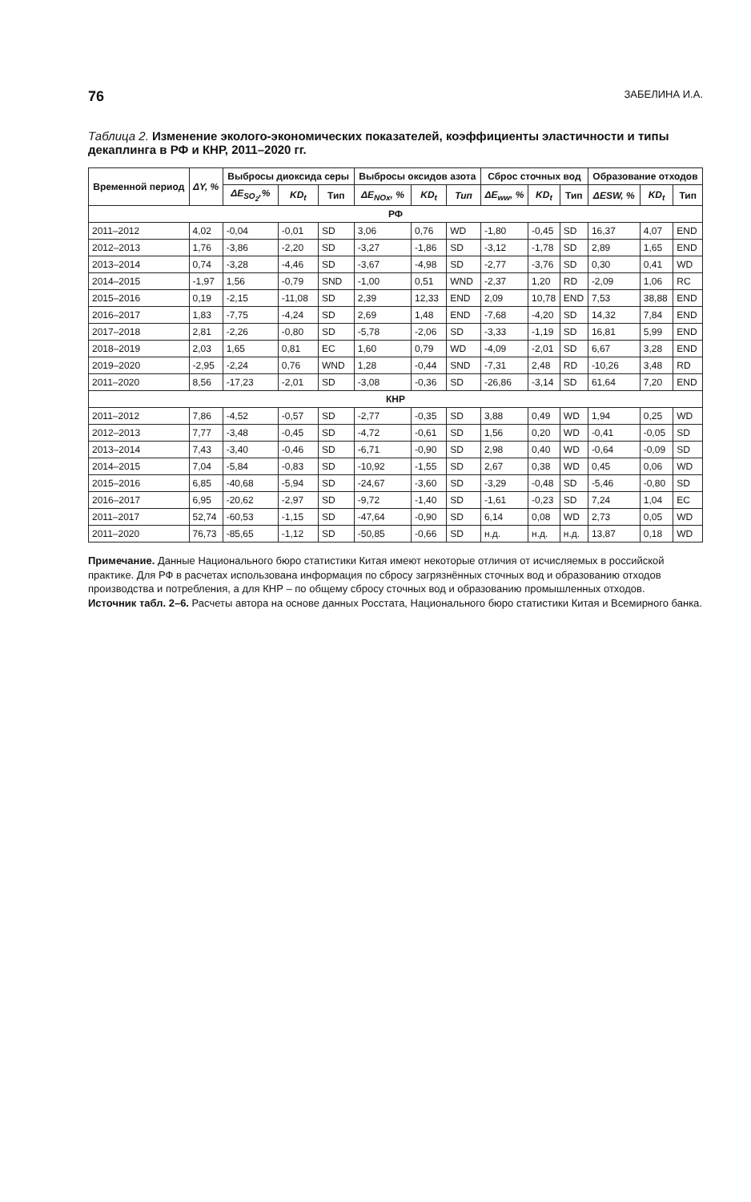76 ЗАБЕЛИНА И.А.
Таблица 2. Изменение эколого-экономических показателей, коэффициенты эластичности и типы декаплинга в РФ и КНР, 2011–2020 гг.
| Временной период | ΔY, % | Выбросы диоксида серы | | | Выбросы оксидов азота | | | Сброс сточных вод | | | Образование отходов | | |
| --- | --- | --- | --- | --- | --- | --- | --- | --- | --- | --- | --- | --- | --- |
| | | ΔE<sub>SO<sub>2</sub></sub>,% | KD<sub>t</sub> | Тип | ΔE<sub>NOx</sub>, % | KD<sub>t</sub> | Тип | ΔE<sub>ww</sub>, % | KD<sub>t</sub> | Тип | ΔESW, % | KD<sub>t</sub> | Тип |
| РФ | | | | | | | | | | | | | |
| 2011–2012 | 4,02 | -0,04 | -0,01 | SD | 3,06 | 0,76 | WD | -1,80 | -0,45 | SD | 16,37 | 4,07 | END |
| 2012–2013 | 1,76 | -3,86 | -2,20 | SD | -3,27 | -1,86 | SD | -3,12 | -1,78 | SD | 2,89 | 1,65 | END |
| 2013–2014 | 0,74 | -3,28 | -4,46 | SD | -3,67 | -4,98 | SD | -2,77 | -3,76 | SD | 0,30 | 0,41 | WD |
| 2014–2015 | -1,97 | 1,56 | -0,79 | SND | -1,00 | 0,51 | WND | -2,37 | 1,20 | RD | -2,09 | 1,06 | RC |
| 2015–2016 | 0,19 | -2,15 | -11,08 | SD | 2,39 | 12,33 | END | 2,09 | 10,78 | END | 7,53 | 38,88 | END |
| 2016–2017 | 1,83 | -7,75 | -4,24 | SD | 2,69 | 1,48 | END | -7,68 | -4,20 | SD | 14,32 | 7,84 | END |
| 2017–2018 | 2,81 | -2,26 | -0,80 | SD | -5,78 | -2,06 | SD | -3,33 | -1,19 | SD | 16,81 | 5,99 | END |
| 2018–2019 | 2,03 | 1,65 | 0,81 | EC | 1,60 | 0,79 | WD | -4,09 | -2,01 | SD | 6,67 | 3,28 | END |
| 2019–2020 | -2,95 | -2,24 | 0,76 | WND | 1,28 | -0,44 | SND | -7,31 | 2,48 | RD | -10,26 | 3,48 | RD |
| 2011–2020 | 8,56 | -17,23 | -2,01 | SD | -3,08 | -0,36 | SD | -26,86 | -3,14 | SD | 61,64 | 7,20 | END |
| КНР | | | | | | | | | | | | | |
| 2011–2012 | 7,86 | -4,52 | -0,57 | SD | -2,77 | -0,35 | SD | 3,88 | 0,49 | WD | 1,94 | 0,25 | WD |
| 2012–2013 | 7,77 | -3,48 | -0,45 | SD | -4,72 | -0,61 | SD | 1,56 | 0,20 | WD | -0,41 | -0,05 | SD |
| 2013–2014 | 7,43 | -3,40 | -0,46 | SD | -6,71 | -0,90 | SD | 2,98 | 0,40 | WD | -0,64 | -0,09 | SD |
| 2014–2015 | 7,04 | -5,84 | -0,83 | SD | -10,92 | -1,55 | SD | 2,67 | 0,38 | WD | 0,45 | 0,06 | WD |
| 2015–2016 | 6,85 | -40,68 | -5,94 | SD | -24,67 | -3,60 | SD | -3,29 | -0,48 | SD | -5,46 | -0,80 | SD |
| 2016–2017 | 6,95 | -20,62 | -2,97 | SD | -9,72 | -1,40 | SD | -1,61 | -0,23 | SD | 7,24 | 1,04 | EC |
| 2011–2017 | 52,74 | -60,53 | -1,15 | SD | -47,64 | -0,90 | SD | 6,14 | 0,08 | WD | 2,73 | 0,05 | WD |
| 2011–2020 | 76,73 | -85,65 | -1,12 | SD | -50,85 | -0,66 | SD | н.д. | н.д. | н.д. | 13,87 | 0,18 | WD |
Примечание. Данные Национального бюро статистики Китая имеют некоторые отличия от исчисляемых в российской практике. Для РФ в расчетах использована информация по сбросу загрязнённых сточных вод и образованию отходов производства и потребления, а для КНР – по общему сбросу сточных вод и образованию промышленных отходов.
Источник табл. 2–6. Расчеты автора на основе данных Росстата, Национального бюро статистики Китая и Всемирного банка.